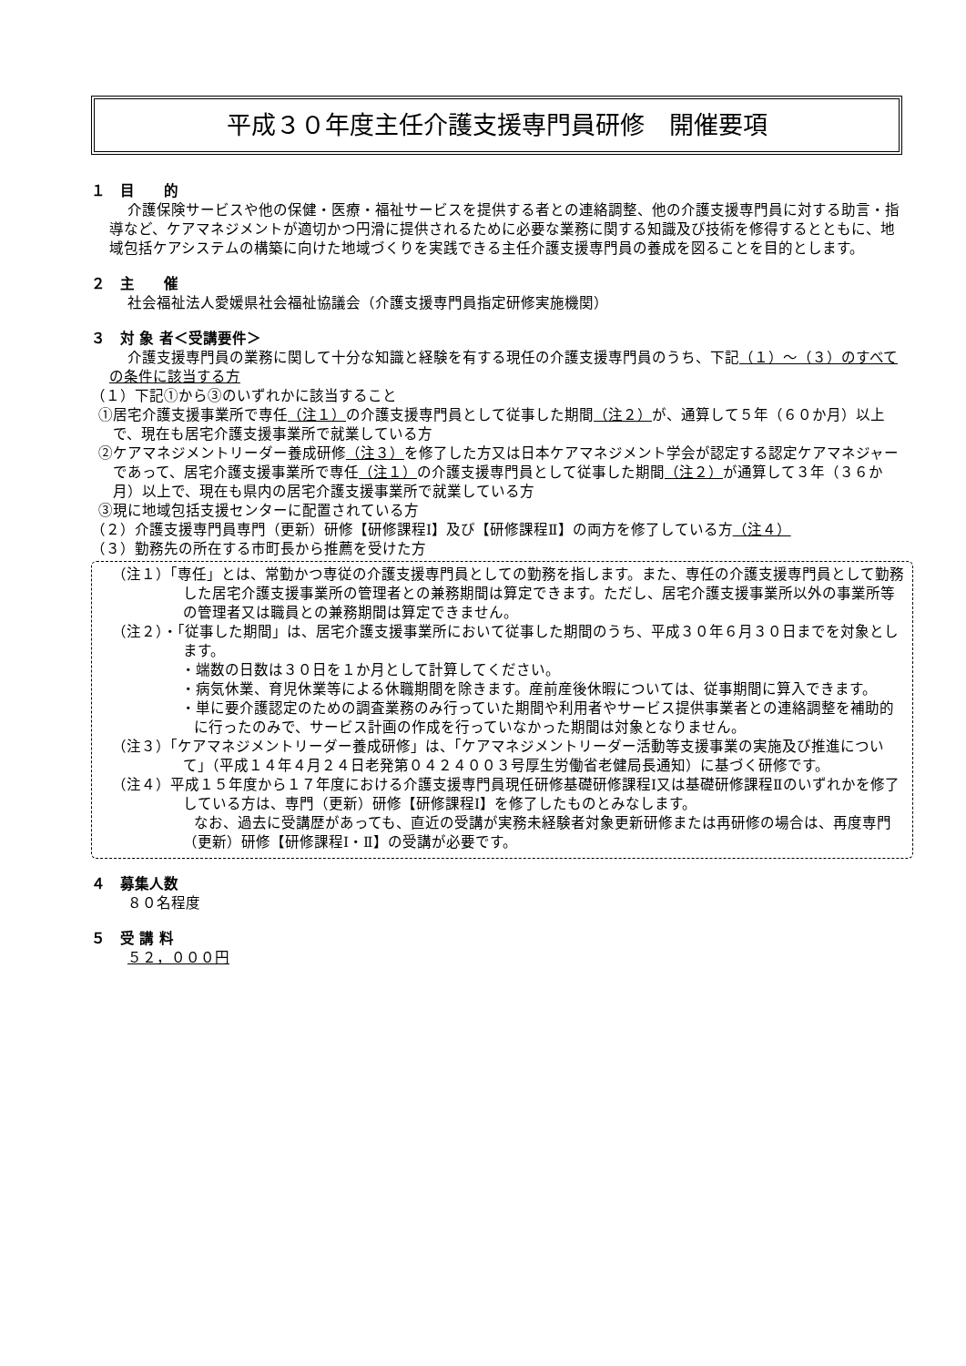平成３０年度主任介護支援専門員研修　開催要項
１　目　　的
介護保険サービスや他の保健・医療・福祉サービスを提供する者との連絡調整、他の介護支援専門員に対する助言・指導など、ケアマネジメントが適切かつ円滑に提供されるために必要な業務に関する知識及び技術を修得するとともに、地域包括ケアシステムの構築に向けた地域づくりを実践できる主任介護支援専門員の養成を図ることを目的とします。
２　主　　催
社会福祉法人愛媛県社会福祉協議会（介護支援専門員指定研修実施機関）
３　対 象 者＜受講要件＞
介護支援専門員の業務に関して十分な知識と経験を有する現任の介護支援専門員のうち、下記（１）～（３）のすべての条件に該当する方
（１）下記①から③のいずれかに該当すること
①居宅介護支援事業所で専任（注１）の介護支援専門員として従事した期間（注２）が、通算して５年（６０か月）以上で、現在も居宅介護支援事業所で就業している方
②ケアマネジメントリーダー養成研修（注３）を修了した方又は日本ケアマネジメント学会が認定する認定ケアマネジャーであって、居宅介護支援事業所で専任（注１）の介護支援専門員として従事した期間（注２）が通算して３年（３６か月）以上で、現在も県内の居宅介護支援事業所で就業している方
③現に地域包括支援センターに配置されている方
（２）介護支援専門員専門（更新）研修【研修課程Ⅰ】及び【研修課程Ⅱ】の両方を修了している方（注４）
（３）勤務先の所在する市町長から推薦を受けた方
（注１）「専任」とは、常勤かつ専従の介護支援専門員としての勤務を指します。また、専任の介護支援専門員として勤務した居宅介護支援事業所の管理者との兼務期間は算定できます。ただし、居宅介護支援事業所以外の事業所等の管理者又は職員との兼務期間は算定できません。
（注２）・「従事した期間」は、居宅介護支援事業所において従事した期間のうち、平成３０年６月３０日までを対象とします。
・端数の日数は３０日を１か月として計算してください。
・病気休業、育児休業等による休職期間を除きます。産前産後休暇については、従事期間に算入できます。
・単に要介護認定のための調査業務のみ行っていた期間や利用者やサービス提供事業者との連絡調整を補助的に行ったのみで、サービス計画の作成を行っていなかった期間は対象となりません。
（注３）「ケアマネジメントリーダー養成研修」は、「ケアマネジメントリーダー活動等支援事業の実施及び推進について」（平成１４年４月２４日老発第０４２４００３号厚生労働省老健局長通知）に基づく研修です。
（注４）平成１５年度から１７年度における介護支援専門員現任研修基礎研修課程Ⅰ又は基礎研修課程Ⅱのいずれかを修了している方は、専門（更新）研修【研修課程Ⅰ】を修了したものとみなします。
なお、過去に受講歴があっても、直近の受講が実務未経験者対象更新研修または再研修の場合は、再度専門（更新）研修【研修課程Ⅰ・Ⅱ】の受講が必要です。
４　募集人数
８０名程度
５　受 講 料
５２，０００円